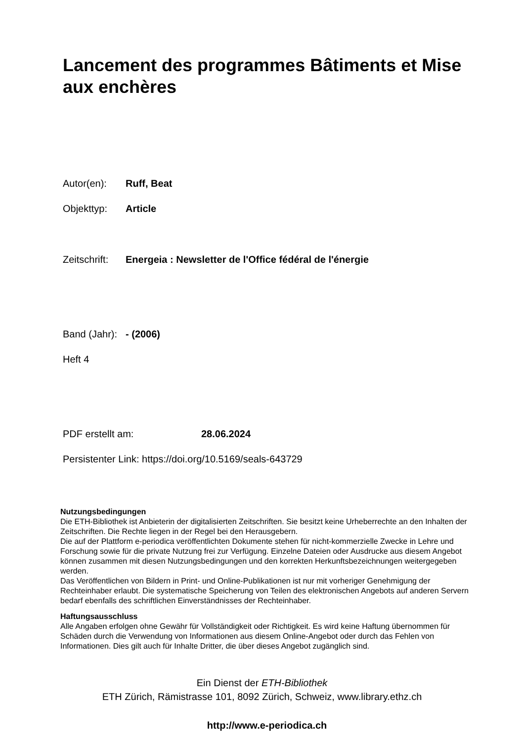Lancement des programmes Bâtiments et Mise aux enchères
Autor(en): Ruff, Beat
Objekttyp: Article
Zeitschrift: Energeia : Newsletter de l'Office fédéral de l'énergie
Band (Jahr): - (2006)
Heft 4
PDF erstellt am: 28.06.2024
Persistenter Link: https://doi.org/10.5169/seals-643729
Nutzungsbedingungen
Die ETH-Bibliothek ist Anbieterin der digitalisierten Zeitschriften. Sie besitzt keine Urheberrechte an den Inhalten der Zeitschriften. Die Rechte liegen in der Regel bei den Herausgebern.
Die auf der Plattform e-periodica veröffentlichten Dokumente stehen für nicht-kommerzielle Zwecke in Lehre und Forschung sowie für die private Nutzung frei zur Verfügung. Einzelne Dateien oder Ausdrucke aus diesem Angebot können zusammen mit diesen Nutzungsbedingungen und den korrekten Herkunftsbezeichnungen weitergegeben werden.
Das Veröffentlichen von Bildern in Print- und Online-Publikationen ist nur mit vorheriger Genehmigung der Rechteinhaber erlaubt. Die systematische Speicherung von Teilen des elektronischen Angebots auf anderen Servern bedarf ebenfalls des schriftlichen Einverständnisses der Rechteinhaber.
Haftungsausschluss
Alle Angaben erfolgen ohne Gewähr für Vollständigkeit oder Richtigkeit. Es wird keine Haftung übernommen für Schäden durch die Verwendung von Informationen aus diesem Online-Angebot oder durch das Fehlen von Informationen. Dies gilt auch für Inhalte Dritter, die über dieses Angebot zugänglich sind.
Ein Dienst der ETH-Bibliothek
ETH Zürich, Rämistrasse 101, 8092 Zürich, Schweiz, www.library.ethz.ch
http://www.e-periodica.ch